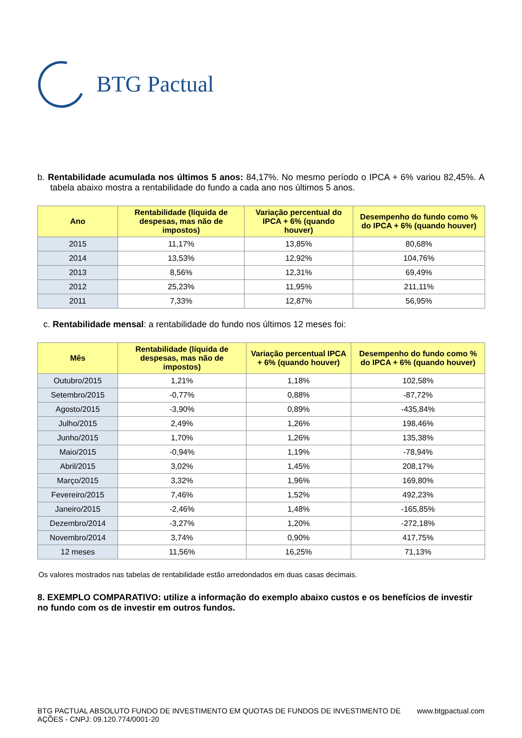BTG Pactual
b. Rentabilidade acumulada nos últimos 5 anos: 84,17%. No mesmo período o IPCA + 6% variou 82,45%. A tabela abaixo mostra a rentabilidade do fundo a cada ano nos últimos 5 anos.
| Ano | Rentabilidade (líquida de despesas, mas não de impostos) | Variação percentual do IPCA + 6% (quando houver) | Desempenho do fundo como % do IPCA + 6% (quando houver) |
| --- | --- | --- | --- |
| 2015 | 11,17% | 13,85% | 80,68% |
| 2014 | 13,53% | 12,92% | 104,76% |
| 2013 | 8,56% | 12,31% | 69,49% |
| 2012 | 25,23% | 11,95% | 211,11% |
| 2011 | 7,33% | 12,87% | 56,95% |
c. Rentabilidade mensal: a rentabilidade do fundo nos últimos 12 meses foi:
| Mês | Rentabilidade (líquida de despesas, mas não de impostos) | Variação percentual IPCA + 6% (quando houver) | Desempenho do fundo como % do IPCA + 6% (quando houver) |
| --- | --- | --- | --- |
| Outubro/2015 | 1,21% | 1,18% | 102,58% |
| Setembro/2015 | -0,77% | 0,88% | -87,72% |
| Agosto/2015 | -3,90% | 0,89% | -435,84% |
| Julho/2015 | 2,49% | 1,26% | 198,46% |
| Junho/2015 | 1,70% | 1,26% | 135,38% |
| Maio/2015 | -0,94% | 1,19% | -78,94% |
| Abril/2015 | 3,02% | 1,45% | 208,17% |
| Março/2015 | 3,32% | 1,96% | 169,80% |
| Fevereiro/2015 | 7,46% | 1,52% | 492,23% |
| Janeiro/2015 | -2,46% | 1,48% | -165,85% |
| Dezembro/2014 | -3,27% | 1,20% | -272,18% |
| Novembro/2014 | 3,74% | 0,90% | 417,75% |
| 12 meses | 11,56% | 16,25% | 71,13% |
Os valores mostrados nas tabelas de rentabilidade estão arredondados em duas casas decimais.
8. EXEMPLO COMPARATIVO: utilize a informação do exemplo abaixo custos e os benefícios de investir no fundo com os de investir em outros fundos.
BTG PACTUAL ABSOLUTO FUNDO DE INVESTIMENTO EM QUOTAS DE FUNDOS DE INVESTIMENTO DE AÇÕES - CNPJ: 09.120.774/0001-20
www.btgpactual.com